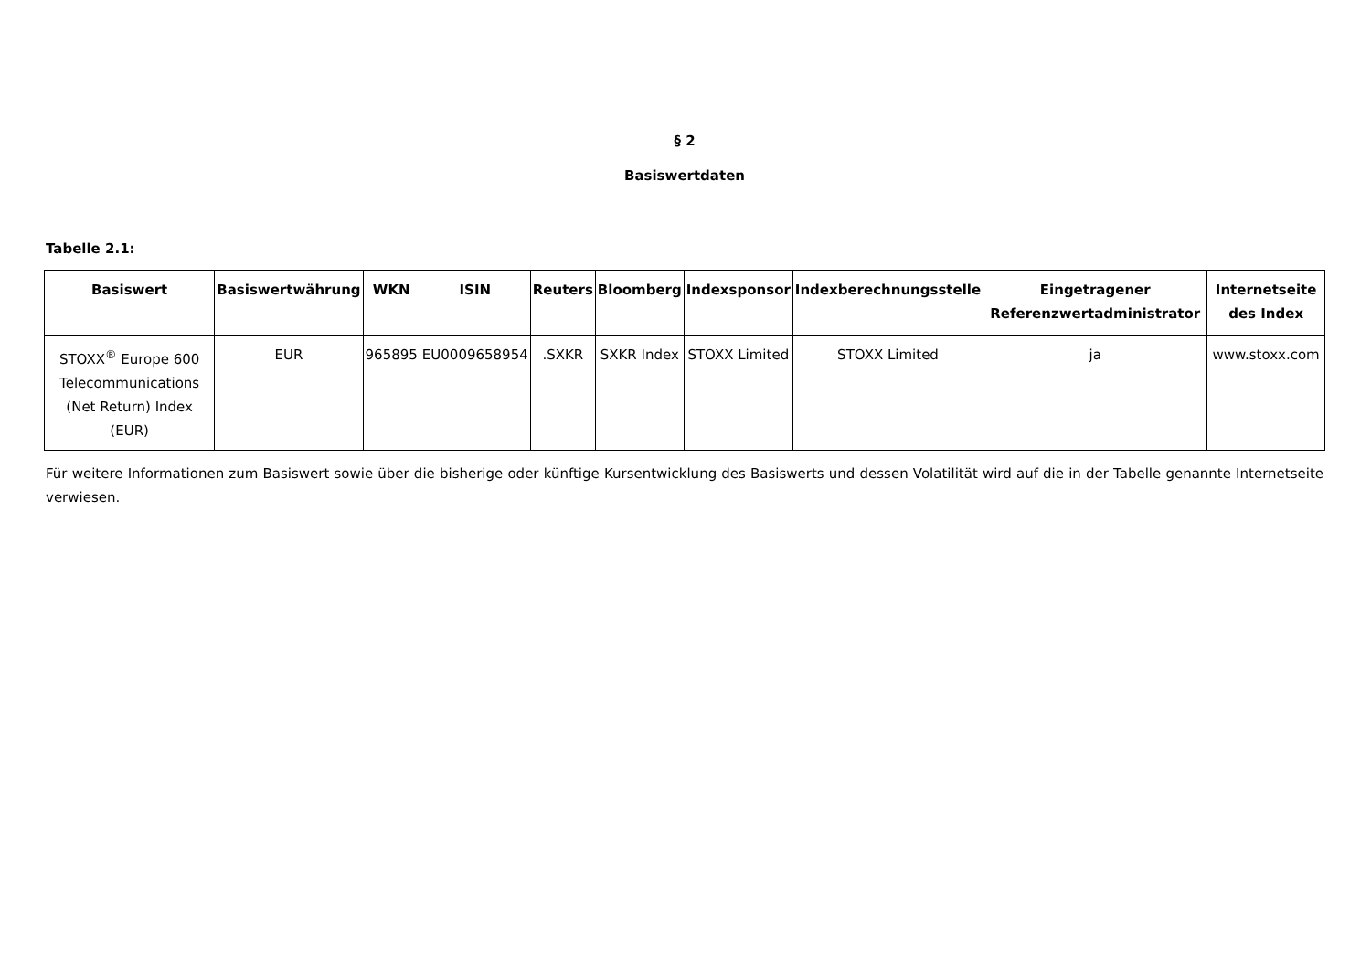§ 2
Basiswertdaten
Tabelle 2.1:
| Basiswert | Basiswertwährung | WKN | ISIN | Reuters | Bloomberg | Indexsponsor | Indexberechnungsstelle | Eingetragener Referenzwertadministrator | Internetseite des Index |
| --- | --- | --- | --- | --- | --- | --- | --- | --- | --- |
| STOXX<sup>®</sup> Europe 600 Telecommunications (Net Return) Index (EUR) | EUR | 965895 | EU0009658954 | .SXKR | SXKR Index | STOXX Limited | STOXX Limited | ja | www.stoxx.com |
Für weitere Informationen zum Basiswert sowie über die bisherige oder künftige Kursentwicklung des Basiswerts und dessen Volatilität wird auf die in der Tabelle genannte Internetseite verwiesen.